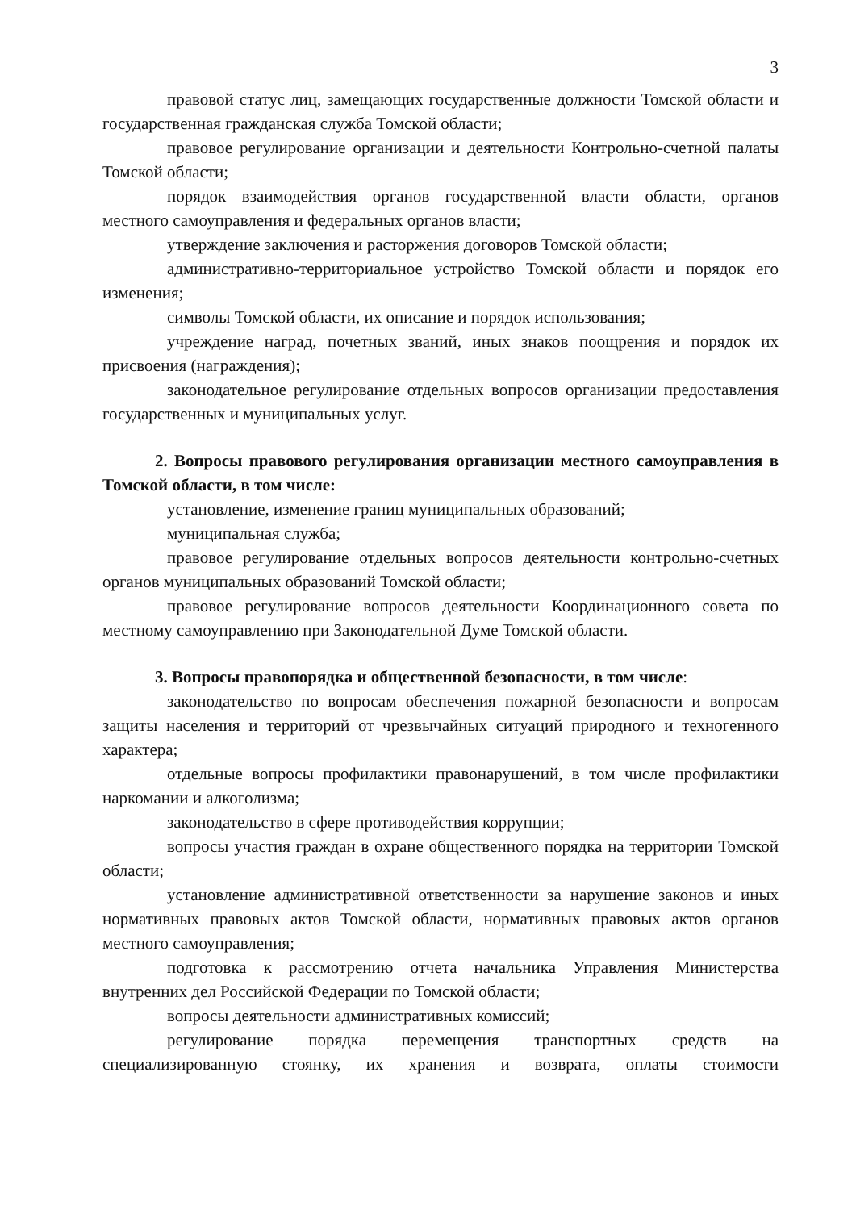3
правовой статус лиц, замещающих государственные должности Томской области и государственная гражданская служба Томской области;
правовое регулирование организации и деятельности Контрольно-счетной палаты Томской области;
порядок взаимодействия органов государственной власти области, органов местного самоуправления и федеральных органов власти;
утверждение заключения и расторжения договоров Томской области;
административно-территориальное устройство Томской области и порядок его изменения;
символы Томской области, их описание и порядок использования;
учреждение наград, почетных званий, иных знаков поощрения и порядок их присвоения (награждения);
законодательное регулирование отдельных вопросов организации предоставления государственных и муниципальных услуг.
2. Вопросы правового регулирования организации местного самоуправления в Томской области, в том числе:
установление, изменение границ муниципальных образований;
муниципальная служба;
правовое регулирование отдельных вопросов деятельности контрольно-счетных органов муниципальных образований Томской области;
правовое регулирование вопросов деятельности Координационного совета по местному самоуправлению при Законодательной Думе Томской области.
3. Вопросы правопорядка и общественной безопасности, в том числе:
законодательство по вопросам обеспечения пожарной безопасности и вопросам защиты населения и территорий от чрезвычайных ситуаций природного и техногенного характера;
отдельные вопросы профилактики правонарушений, в том числе профилактики наркомании и алкоголизма;
законодательство в сфере противодействия коррупции;
вопросы участия граждан в охране общественного порядка на территории Томской области;
установление административной ответственности за нарушение законов и иных нормативных правовых актов Томской области, нормативных правовых актов органов местного самоуправления;
подготовка к рассмотрению отчета начальника Управления Министерства внутренних дел Российской Федерации по Томской области;
вопросы деятельности административных комиссий;
регулирование порядка перемещения транспортных средств на специализированную стоянку, их хранения и возврата, оплаты стоимости